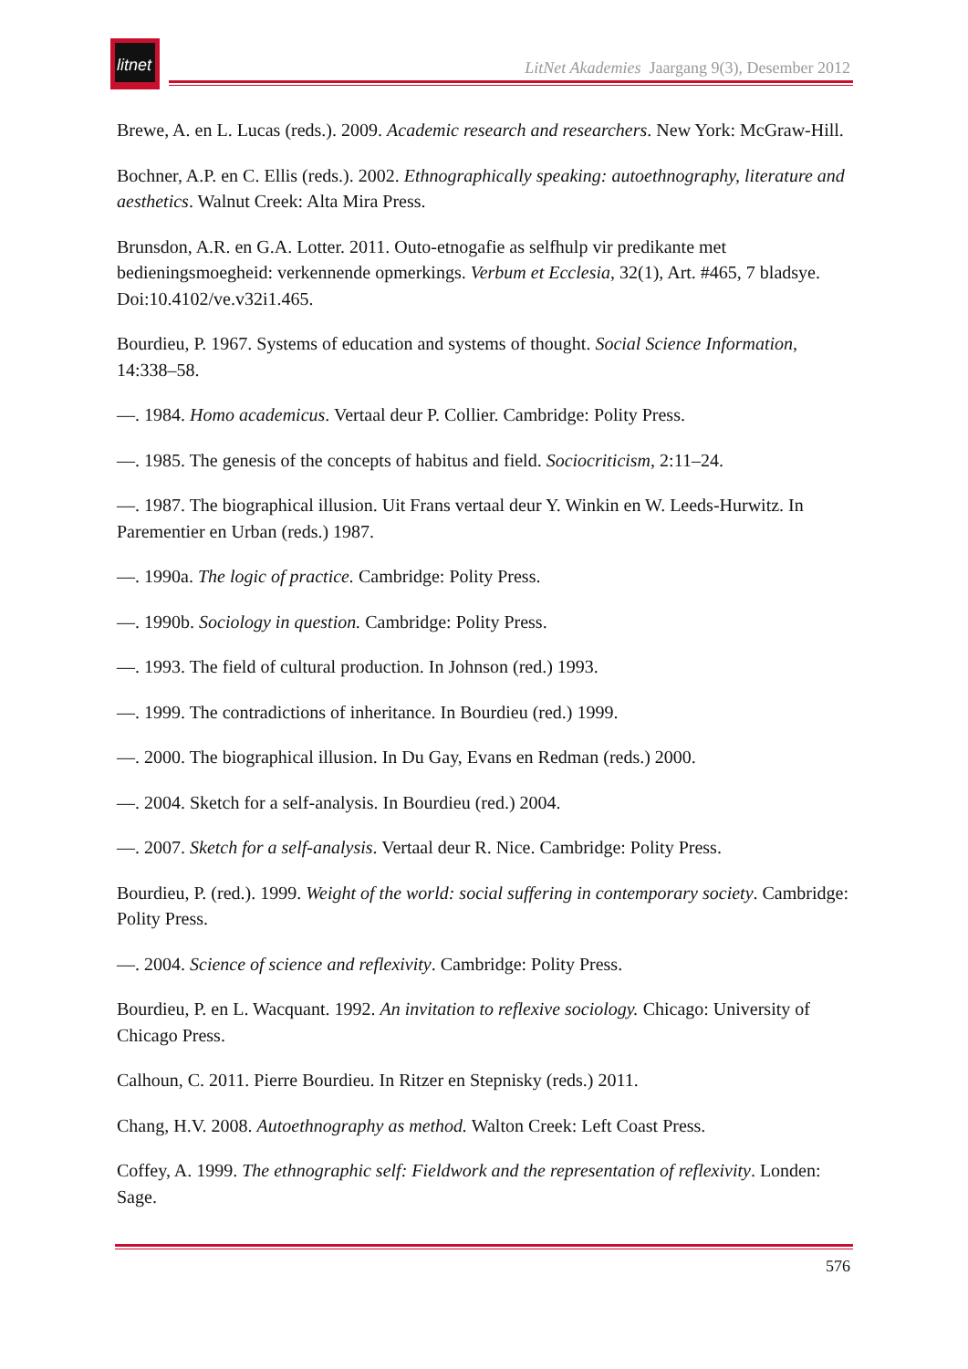litnet
LitNet Akademies Jaargang 9(3), Desember 2012
Brewe, A. en L. Lucas (reds.). 2009. Academic research and researchers. New York: McGraw-Hill.
Bochner, A.P. en C. Ellis (reds.). 2002. Ethnographically speaking: autoethnography, literature and aesthetics. Walnut Creek: Alta Mira Press.
Brunsdon, A.R. en G.A. Lotter. 2011. Outo-etnogafie as selfhulp vir predikante met bedieningsmoegheid: verkennende opmerkings. Verbum et Ecclesia, 32(1), Art. #465, 7 bladsye. Doi:10.4102/ve.v32i1.465.
Bourdieu, P. 1967. Systems of education and systems of thought. Social Science Information, 14:338–58.
—. 1984. Homo academicus. Vertaal deur P. Collier. Cambridge: Polity Press.
—. 1985. The genesis of the concepts of habitus and field. Sociocriticism, 2:11–24.
—. 1987. The biographical illusion. Uit Frans vertaal deur Y. Winkin en W. Leeds-Hurwitz. In Parementier en Urban (reds.) 1987.
—. 1990a. The logic of practice. Cambridge: Polity Press.
—. 1990b. Sociology in question. Cambridge: Polity Press.
—. 1993. The field of cultural production. In Johnson (red.) 1993.
—. 1999. The contradictions of inheritance. In Bourdieu (red.) 1999.
—. 2000. The biographical illusion. In Du Gay, Evans en Redman (reds.) 2000.
—. 2004. Sketch for a self-analysis. In Bourdieu (red.) 2004.
—. 2007. Sketch for a self-analysis. Vertaal deur R. Nice. Cambridge: Polity Press.
Bourdieu, P. (red.). 1999. Weight of the world: social suffering in contemporary society. Cambridge: Polity Press.
—. 2004. Science of science and reflexivity. Cambridge: Polity Press.
Bourdieu, P. en L. Wacquant. 1992. An invitation to reflexive sociology. Chicago: University of Chicago Press.
Calhoun, C. 2011. Pierre Bourdieu. In Ritzer en Stepnisky (reds.) 2011.
Chang, H.V. 2008. Autoethnography as method. Walton Creek: Left Coast Press.
Coffey, A. 1999. The ethnographic self: Fieldwork and the representation of reflexivity. Londen: Sage.
576